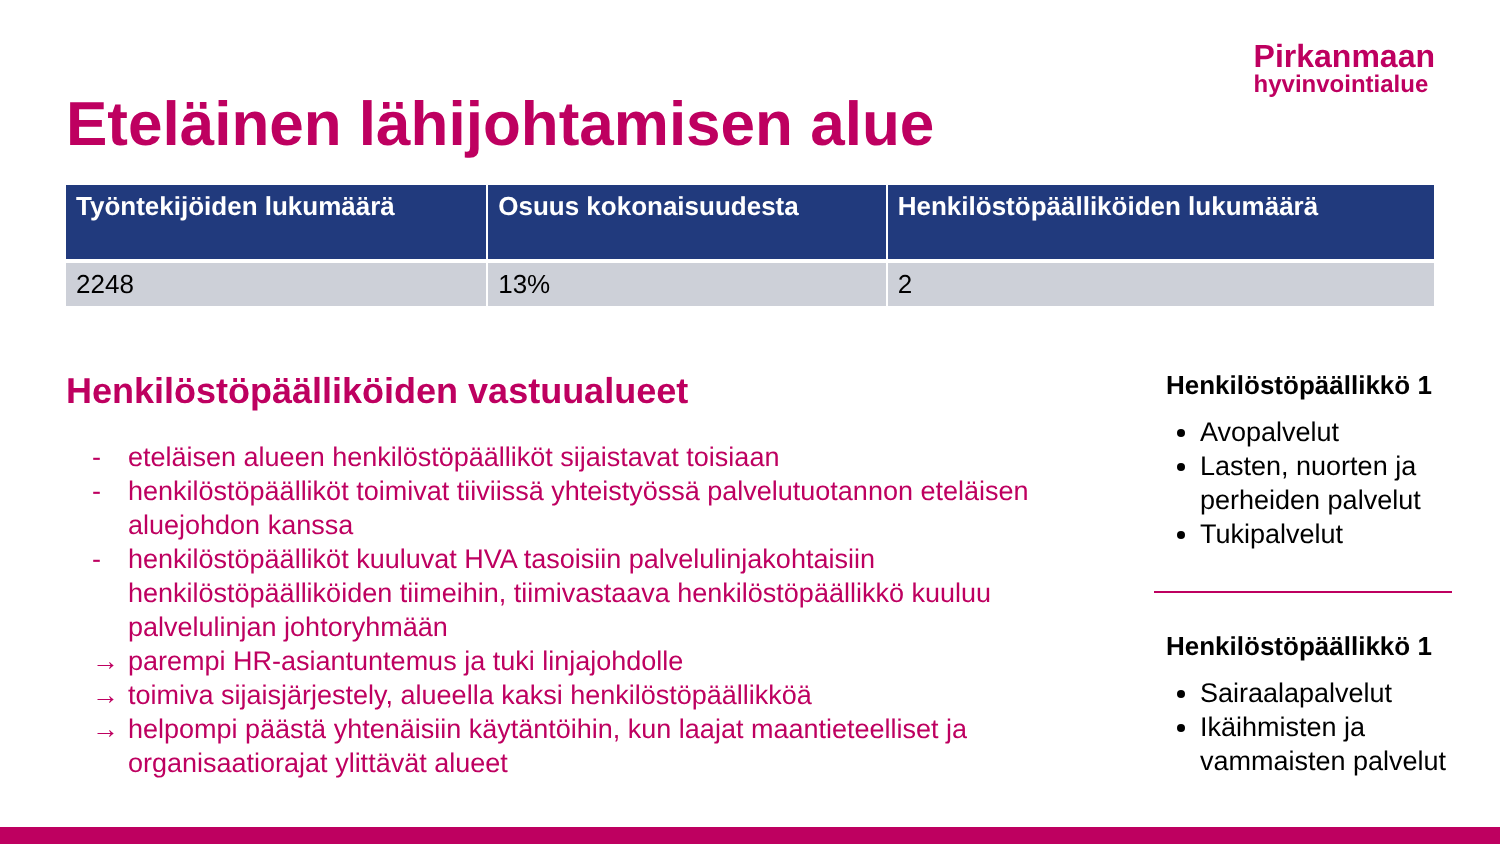Pirkanmaan
hyvinvointialue
Eteläinen lähijohtamisen alue
| Työntekijöiden lukumäärä | Osuus kokonaisuudesta | Henkilöstöpäälliköiden lukumäärä |
| --- | --- | --- |
| 2248 | 13% | 2 |
Henkilöstöpäälliköiden vastuualueet
- eteläisen alueen henkilöstöpäälliköt sijaistavat toisiaan
- henkilöstöpäälliköt toimivat tiiviissä yhteistyössä palvelutuotannon eteläisen aluejohdon kanssa
- henkilöstöpäälliköt kuuluvat HVA tasoisiin palvelulinjakohtaisiin henkilöstöpäälliköiden tiimeihin, tiimivastaava henkilöstöpäällikkö kuuluu palvelulinjan johtoryhmään
→ parempi HR-asiantuntemus ja tuki linjajohdolle
→ toimiva sijaisjärjestely, alueella kaksi henkilöstöpäällikköä
→ helpompi päästä yhtenäisiin käytäntöihin, kun laajat maantieteelliset ja organisaatiorajat ylittävät alueet
Henkilöstöpäällikkö 1
Avopalvelut
Lasten, nuorten ja perheiden palvelut
Tukipalvelut
Henkilöstöpäällikkö 1
Sairaalapalvelut
Ikäihmisten ja vammaisten palvelut